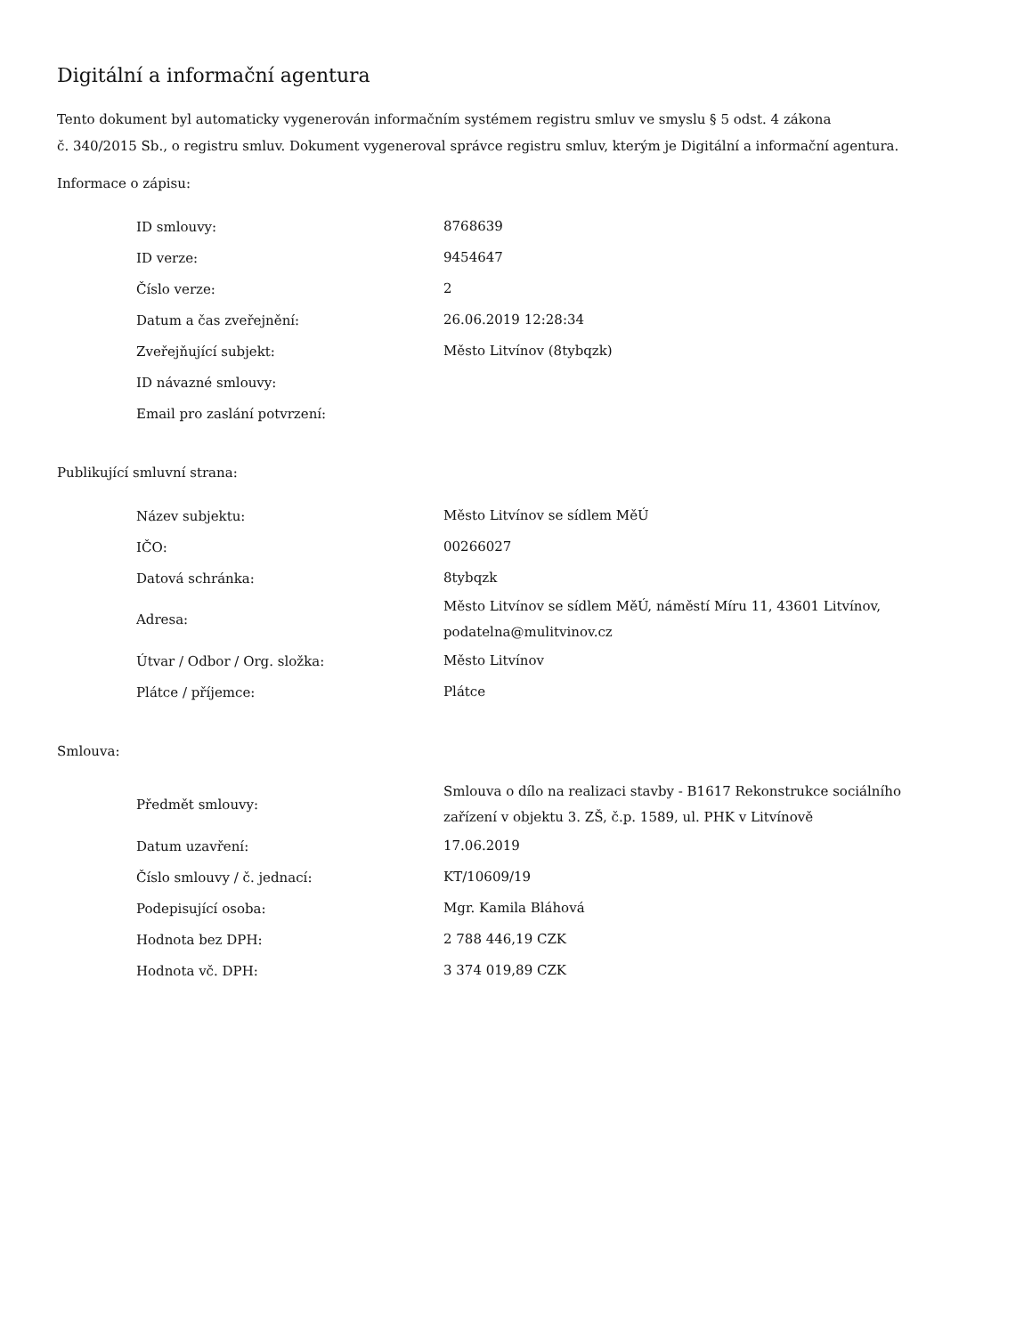Digitální a informační agentura
Tento dokument byl automaticky vygenerován informačním systémem registru smluv ve smyslu § 5 odst. 4 zákona
č. 340/2015 Sb., o registru smluv. Dokument vygeneroval správce registru smluv, kterým je Digitální a informační agentura.
Informace o zápisu:
| ID smlouvy: | 8768639 |
| ID verze: | 9454647 |
| Číslo verze: | 2 |
| Datum a čas zveřejnění: | 26.06.2019 12:28:34 |
| Zveřejňující subjekt: | Město Litvínov (8tybqzk) |
| ID návazné smlouvy: | |
| Email pro zaslání potvrzení: | |
Publikující smluvní strana:
| Název subjektu: | Město Litvínov se sídlem MěÚ |
| IČO: | 00266027 |
| Datová schránka: | 8tybqzk |
| Adresa: | Město Litvínov se sídlem MěÚ, náměstí Míru 11, 43601 Litvínov, podatelna@mulitvinov.cz |
| Útvar / Odbor / Org. složka: | Město Litvínov |
| Plátce / příjemce: | Plátce |
Smlouva:
| Předmět smlouvy: | Smlouva o dílo na realizaci stavby - B1617 Rekonstrukce sociálního zařízení v objektu 3. ZŠ, č.p. 1589, ul. PHK v Litvínově |
| Datum uzavření: | 17.06.2019 |
| Číslo smlouvy / č. jednací: | KT/10609/19 |
| Podepisující osoba: | Mgr. Kamila Bláhová |
| Hodnota bez DPH: | 2 788 446,19 CZK |
| Hodnota vč. DPH: | 3 374 019,89 CZK |